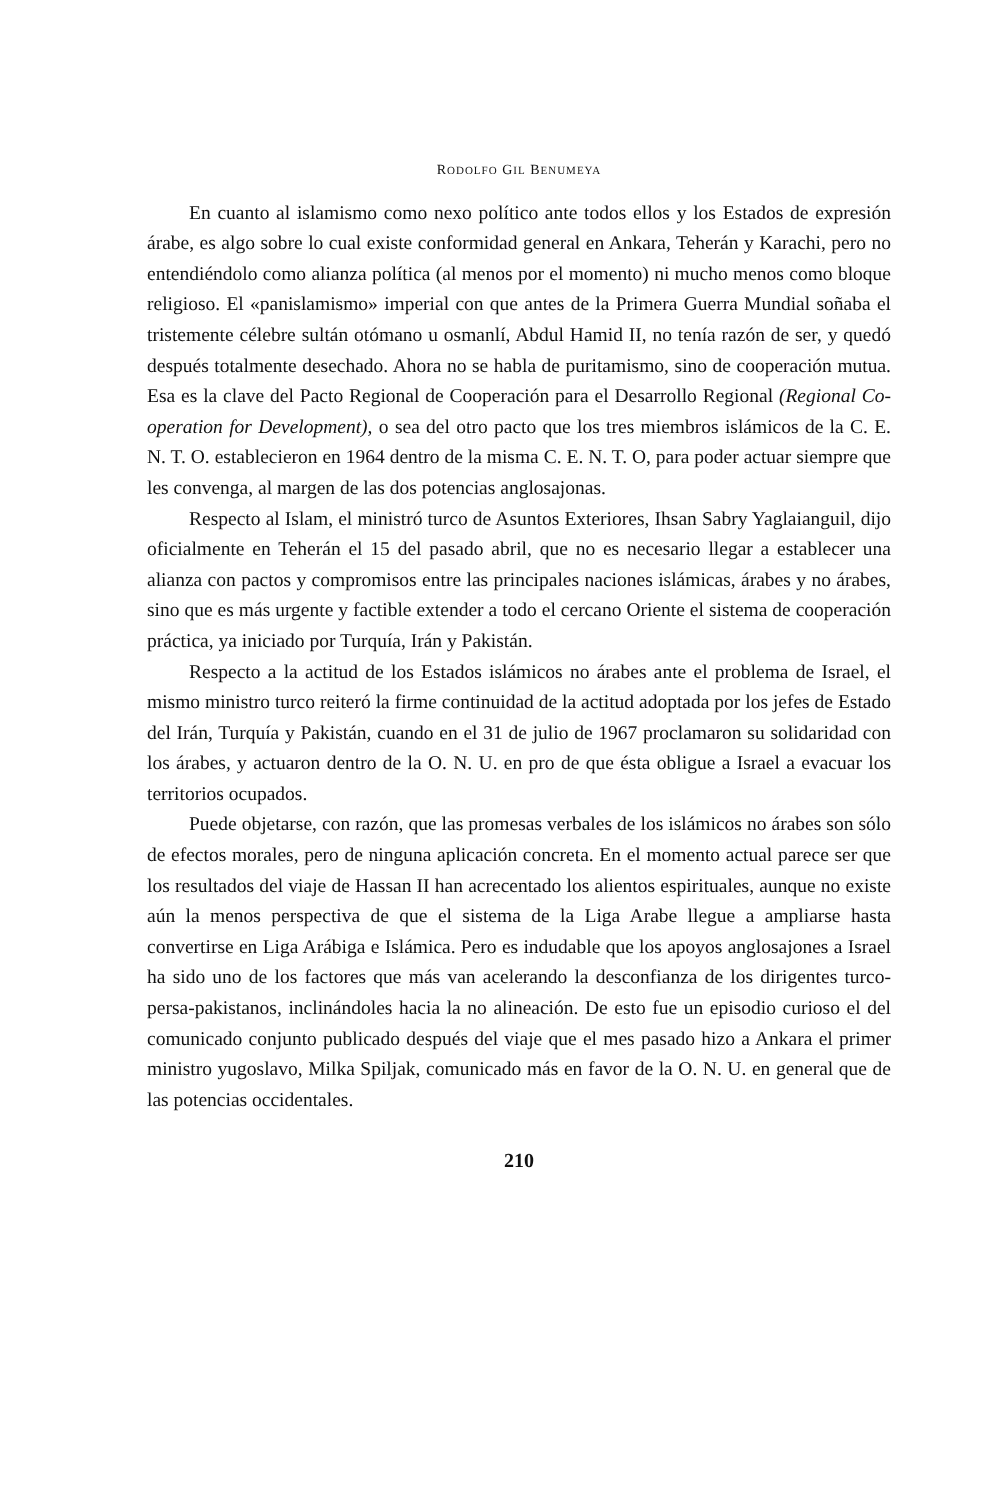RODOLFO GIL BENUMEYA
En cuanto al islamismo como nexo político ante todos ellos y los Estados de expresión árabe, es algo sobre lo cual existe conformidad general en Ankara, Teherán y Karachi, pero no entendiéndolo como alianza política (al menos por el momento) ni mucho menos como bloque religioso. El «panislamismo» imperial con que antes de la Primera Guerra Mundial soñaba el tristemente célebre sultán otómano u osmanlí, Abdul Hamid II, no tenía razón de ser, y quedó después totalmente desechado. Ahora no se habla de puritamismo, sino de cooperación mutua. Esa es la clave del Pacto Regional de Cooperación para el Desarrollo Regional (Regional Co-operation for Development), o sea del otro pacto que los tres miembros islámicos de la C. E. N. T. O. establecieron en 1964 dentro de la misma C. E. N. T. O, para poder actuar siempre que les convenga, al margen de las dos potencias anglosajonas.
Respecto al Islam, el ministró turco de Asuntos Exteriores, Ihsan Sabry Yaglaianguil, dijo oficialmente en Teherán el 15 del pasado abril, que no es necesario llegar a establecer una alianza con pactos y compromisos entre las principales naciones islámicas, árabes y no árabes, sino que es más urgente y factible extender a todo el cercano Oriente el sistema de cooperación práctica, ya iniciado por Turquía, Irán y Pakistán.
Respecto a la actitud de los Estados islámicos no árabes ante el problema de Israel, el mismo ministro turco reiteró la firme continuidad de la actitud adoptada por los jefes de Estado del Irán, Turquía y Pakistán, cuando en el 31 de julio de 1967 proclamaron su solidaridad con los árabes, y actuaron dentro de la O. N. U. en pro de que ésta obligue a Israel a evacuar los territorios ocupados.
Puede objetarse, con razón, que las promesas verbales de los islámicos no árabes son sólo de efectos morales, pero de ninguna aplicación concreta. En el momento actual parece ser que los resultados del viaje de Hassan II han acrecentado los alientos espirituales, aunque no existe aún la menos perspectiva de que el sistema de la Liga Arabe llegue a ampliarse hasta convertirse en Liga Arábiga e Islámica. Pero es indudable que los apoyos anglosajones a Israel ha sido uno de los factores que más van acelerando la desconfianza de los dirigentes turco-persa-pakistanos, inclinándoles hacia la no alineación. De esto fue un episodio curioso el del comunicado conjunto publicado después del viaje que el mes pasado hizo a Ankara el primer ministro yugoslavo, Milka Spiljak, comunicado más en favor de la O. N. U. en general que de las potencias occidentales.
210